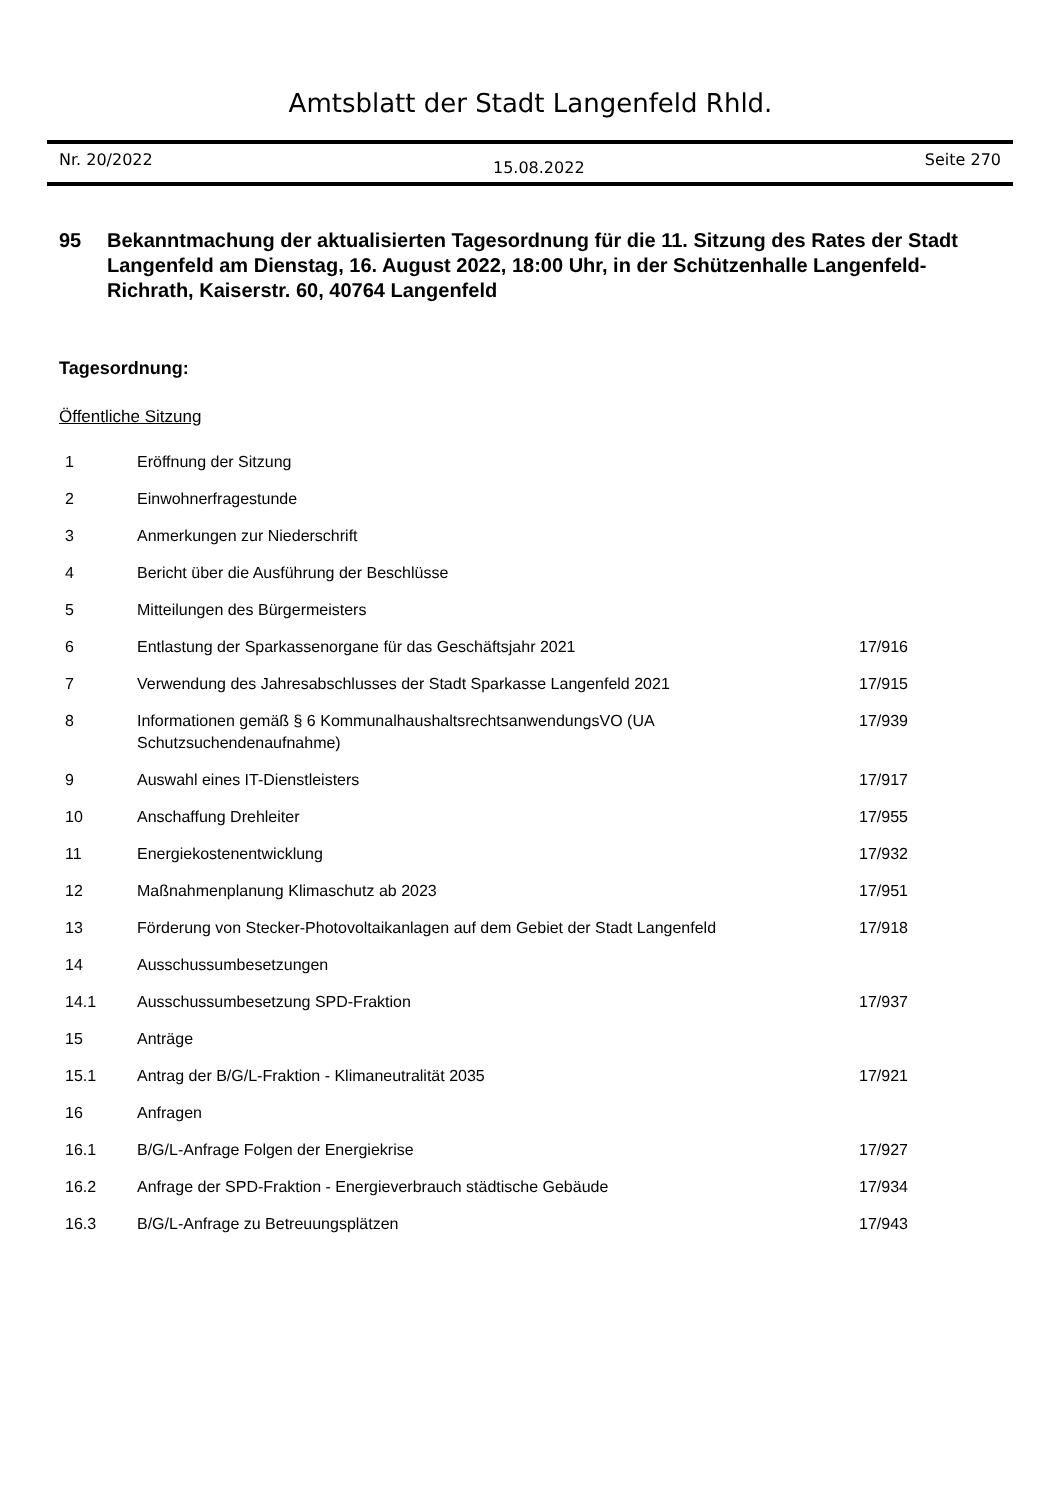Amtsblatt der Stadt Langenfeld Rhld.
Nr. 20/2022 15.08.2022 Seite 270
95 Bekanntmachung der aktualisierten Tagesordnung für die 11. Sitzung des Rates der Stadt Langenfeld am Dienstag, 16. August 2022, 18:00 Uhr, in der Schützenhalle Langenfeld-Richrath, Kaiserstr. 60, 40764 Langenfeld
Tagesordnung:
Öffentliche Sitzung
| 1 | Eröffnung der Sitzung | |
| 2 | Einwohnerfragestunde | |
| 3 | Anmerkungen zur Niederschrift | |
| 4 | Bericht über die Ausführung der Beschlüsse | |
| 5 | Mitteilungen des Bürgermeisters | |
| 6 | Entlastung der Sparkassenorgane für das Geschäftsjahr 2021 | 17/916 |
| 7 | Verwendung des Jahresabschlusses der Stadt Sparkasse Langenfeld 2021 | 17/915 |
| 8 | Informationen gemäß § 6 KommunalhaushaltsrechtsanwendungsVO (UA Schutzsuchendenaufnahme) | 17/939 |
| 9 | Auswahl eines IT-Dienstleisters | 17/917 |
| 10 | Anschaffung Drehleiter | 17/955 |
| 11 | Energiekostenentwicklung | 17/932 |
| 12 | Maßnahmenplanung Klimaschutz ab 2023 | 17/951 |
| 13 | Förderung von Stecker-Photovoltaikanlagen auf dem Gebiet der Stadt Langenfeld | 17/918 |
| 14 | Ausschussumbesetzungen | |
| 14.1 | Ausschussumbesetzung SPD-Fraktion | 17/937 |
| 15 | Anträge | |
| 15.1 | Antrag der B/G/L-Fraktion - Klimaneutralität 2035 | 17/921 |
| 16 | Anfragen | |
| 16.1 | B/G/L-Anfrage Folgen der Energiekrise | 17/927 |
| 16.2 | Anfrage der SPD-Fraktion - Energieverbrauch städtische Gebäude | 17/934 |
| 16.3 | B/G/L-Anfrage zu Betreuungsplätzen | 17/943 |